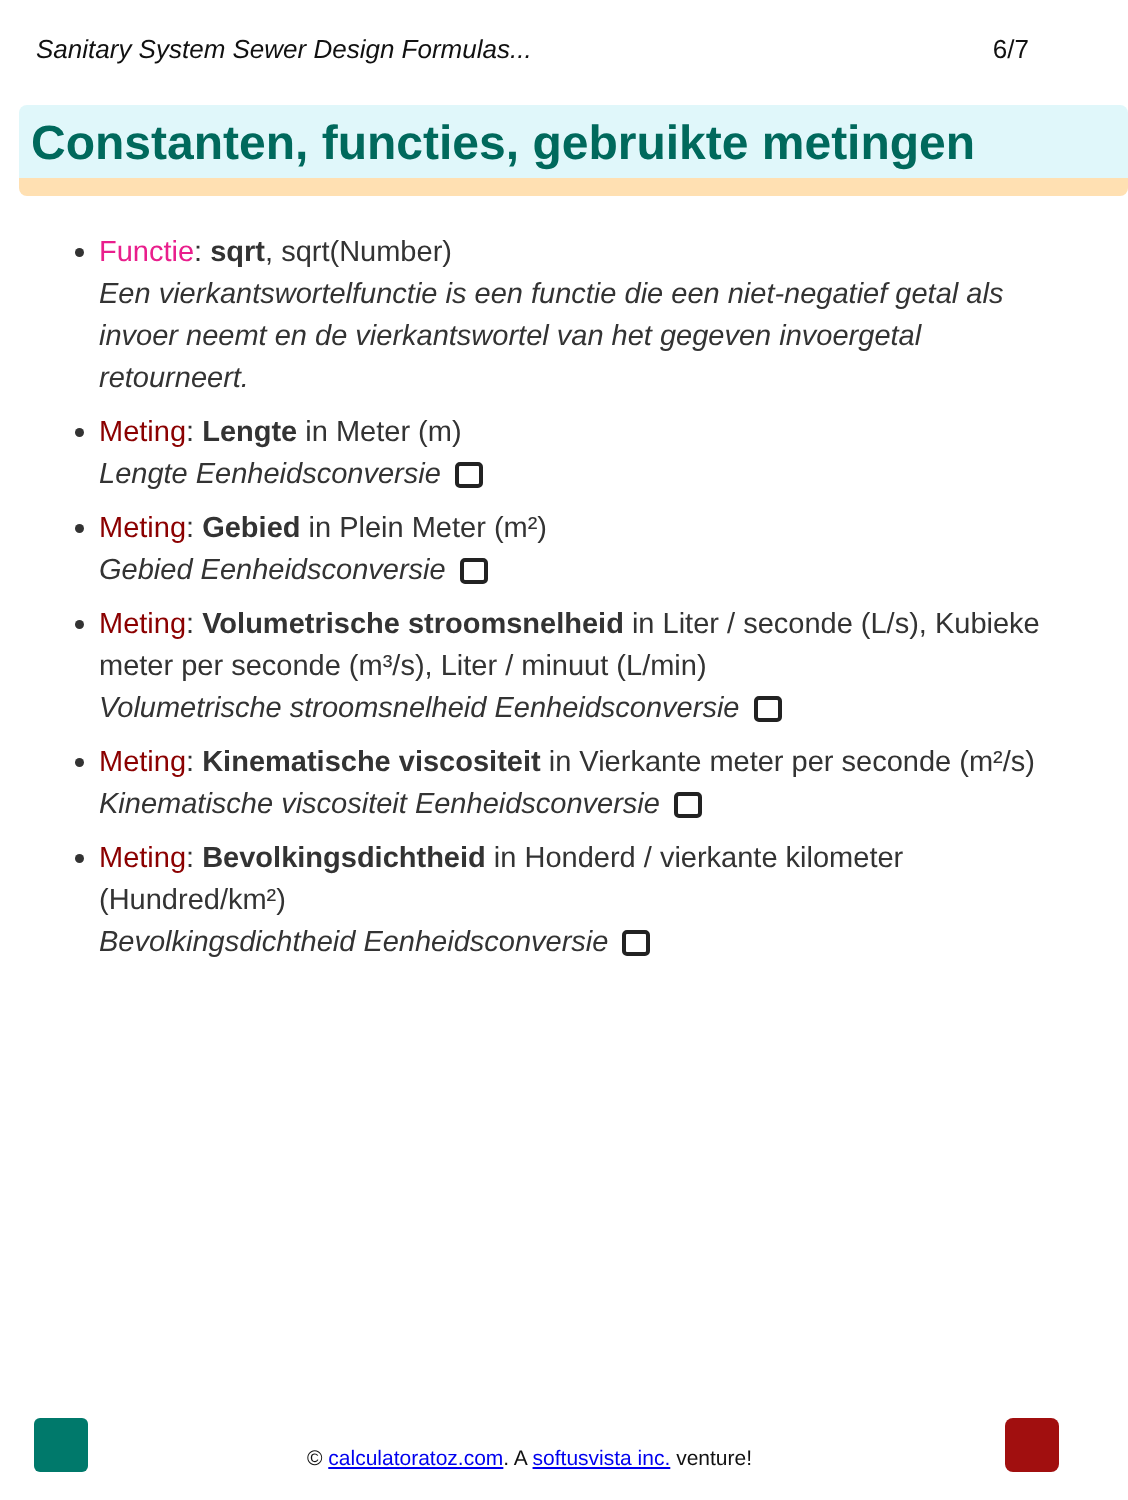Sanitary System Sewer Design Formulas... 6/7
Constanten, functies, gebruikte metingen
Functie: sqrt, sqrt(Number)
Een vierkantswortelfunctie is een functie die een niet-negatief getal als invoer neemt en de vierkantswortel van het gegeven invoergetal retourneert.
Meting: Lengte in Meter (m)
Lengte Eenheidsconversie
Meting: Gebied in Plein Meter (m²)
Gebied Eenheidsconversie
Meting: Volumetrische stroomsnelheid in Liter / seconde (L/s), Kubieke meter per seconde (m³/s), Liter / minuut (L/min)
Volumetrische stroomsnelheid Eenheidsconversie
Meting: Kinematische viscositeit in Vierkante meter per seconde (m²/s)
Kinematische viscositeit Eenheidsconversie
Meting: Bevolkingsdichtheid in Honderd / vierkante kilometer (Hundred/km²)
Bevolkingsdichtheid Eenheidsconversie
© calculatoratoz.com. A softusvista inc. venture!